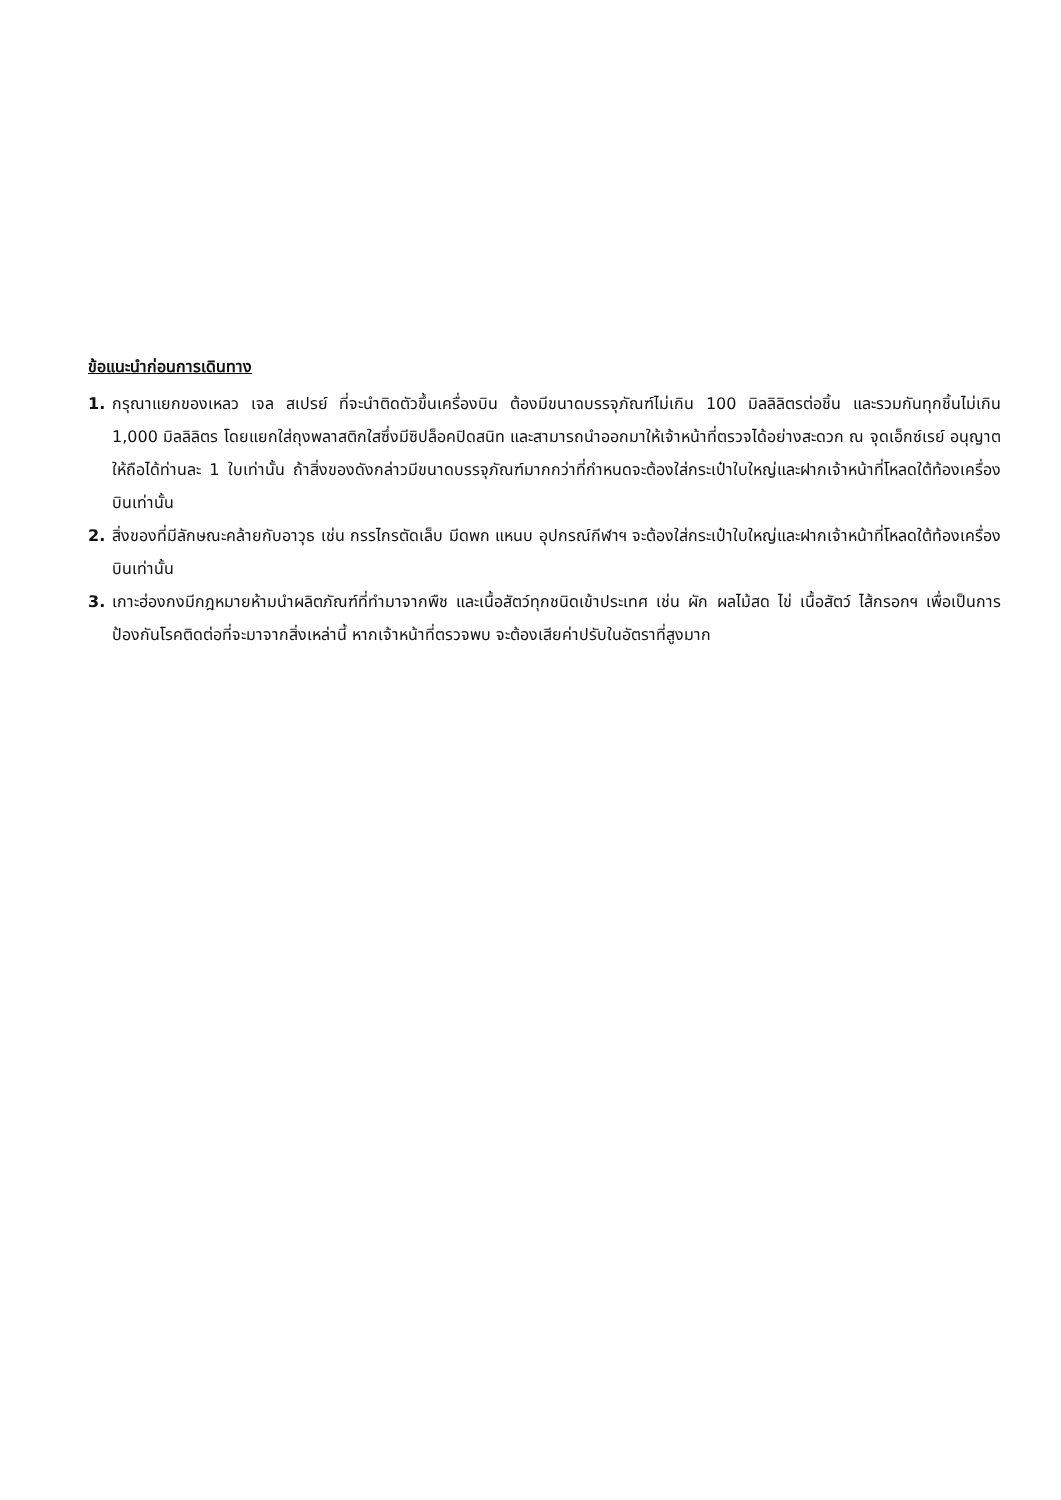ข้อแนะนำก่อนการเดินทาง
1. กรุณาแยกของเหลว เจล สเปรย์ ที่จะนำติดตัวขึ้นเครื่องบิน ต้องมีขนาดบรรจุภัณฑ์ไม่เกิน 100 มิลลิลิตรต่อชิ้น และรวมกันทุกชิ้นไม่เกิน 1,000 มิลลิลิตร โดยแยกใส่ถุงพลาสติกใสซึ่งมีซิปล็อคปิดสนิท และสามารถนำออกมาให้เจ้าหน้าที่ตรวจได้อย่างสะดวก ณ จุดเอ็กซ์เรย์ อนุญาตให้ถือได้ท่านละ 1 ใบเท่านั้น ถ้าสิ่งของดังกล่าวมีขนาดบรรจุภัณฑ์มากกว่าที่กำหนดจะต้องใส่กระเป๋าใบใหญ่และฝากเจ้าหน้าที่โหลดใต้ท้องเครื่องบินเท่านั้น
2. สิ่งของที่มีลักษณะคล้ายกับอาวุธ เช่น กรรไกรตัดเล็บ มีดพก แหนบ อุปกรณ์กีฬาฯ จะต้องใส่กระเป๋าใบใหญ่และฝากเจ้าหน้าที่โหลดใต้ท้องเครื่องบินเท่านั้น
3. เกาะฮ่องกงมีกฎหมายห้ามนำผลิตภัณฑ์ที่ทำมาจากพืช และเนื้อสัตว์ทุกชนิดเข้าประเทศ เช่น ผัก ผลไม้สด ไข่ เนื้อสัตว์ ไส้กรอกฯ เพื่อเป็นการป้องกันโรคติดต่อที่จะมาจากสิ่งเหล่านี้ หากเจ้าหน้าที่ตรวจพบ จะต้องเสียค่าปรับในอัตราที่สูงมาก